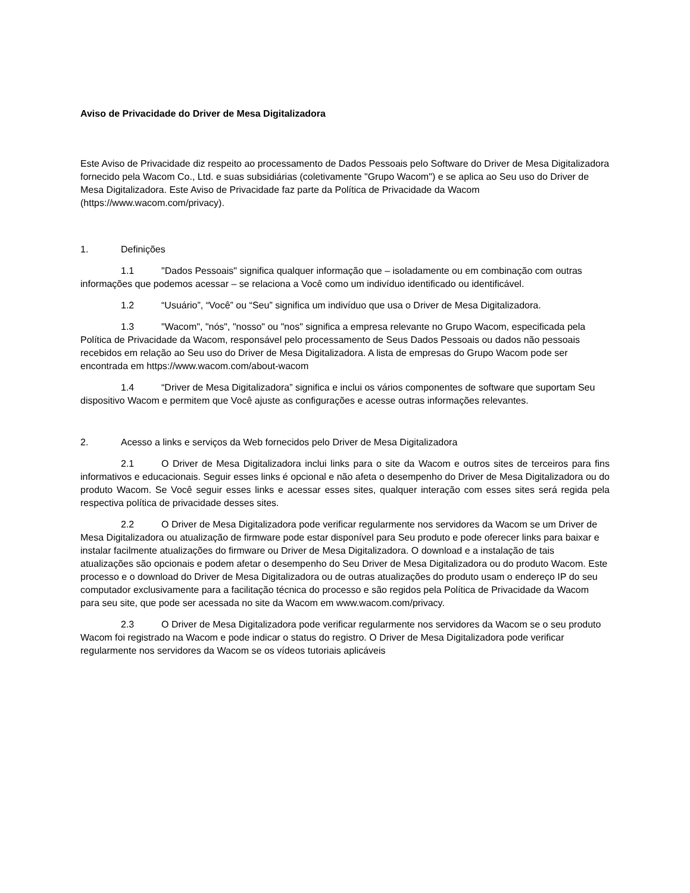Aviso de Privacidade do Driver de Mesa Digitalizadora
Este Aviso de Privacidade diz respeito ao processamento de Dados Pessoais pelo Software do Driver de Mesa Digitalizadora fornecido pela Wacom Co., Ltd. e suas subsidiárias (coletivamente "Grupo Wacom") e se aplica ao Seu uso do Driver de Mesa Digitalizadora. Este Aviso de Privacidade faz parte da Política de Privacidade da Wacom (https://www.wacom.com/privacy).
1. Definições
1.1 "Dados Pessoais" significa qualquer informação que – isoladamente ou em combinação com outras informações que podemos acessar – se relaciona a Você como um indivíduo identificado ou identificável.
1.2 “Usuário”, “Você” ou “Seu” significa um indivíduo que usa o Driver de Mesa Digitalizadora.
1.3 "Wacom", "nós", "nosso" ou "nos" significa a empresa relevante no Grupo Wacom, especificada pela Política de Privacidade da Wacom, responsável pelo processamento de Seus Dados Pessoais ou dados não pessoais recebidos em relação ao Seu uso do Driver de Mesa Digitalizadora. A lista de empresas do Grupo Wacom pode ser encontrada em https://www.wacom.com/about-wacom
1.4 “Driver de Mesa Digitalizadora” significa e inclui os vários componentes de software que suportam Seu dispositivo Wacom e permitem que Você ajuste as configurações e acesse outras informações relevantes.
2. Acesso a links e serviços da Web fornecidos pelo Driver de Mesa Digitalizadora
2.1 O Driver de Mesa Digitalizadora inclui links para o site da Wacom e outros sites de terceiros para fins informativos e educacionais. Seguir esses links é opcional e não afeta o desempenho do Driver de Mesa Digitalizadora ou do produto Wacom. Se Você seguir esses links e acessar esses sites, qualquer interação com esses sites será regida pela respectiva política de privacidade desses sites.
2.2 O Driver de Mesa Digitalizadora pode verificar regularmente nos servidores da Wacom se um Driver de Mesa Digitalizadora ou atualização de firmware pode estar disponível para Seu produto e pode oferecer links para baixar e instalar facilmente atualizações do firmware ou Driver de Mesa Digitalizadora. O download e a instalação de tais atualizações são opcionais e podem afetar o desempenho do Seu Driver de Mesa Digitalizadora ou do produto Wacom. Este processo e o download do Driver de Mesa Digitalizadora ou de outras atualizações do produto usam o endereço IP do seu computador exclusivamente para a facilitação técnica do processo e são regidos pela Política de Privacidade da Wacom para seu site, que pode ser acessada no site da Wacom em www.wacom.com/privacy.
2.3 O Driver de Mesa Digitalizadora pode verificar regularmente nos servidores da Wacom se o seu produto Wacom foi registrado na Wacom e pode indicar o status do registro. O Driver de Mesa Digitalizadora pode verificar regularmente nos servidores da Wacom se os vídeos tutoriais aplicáveis